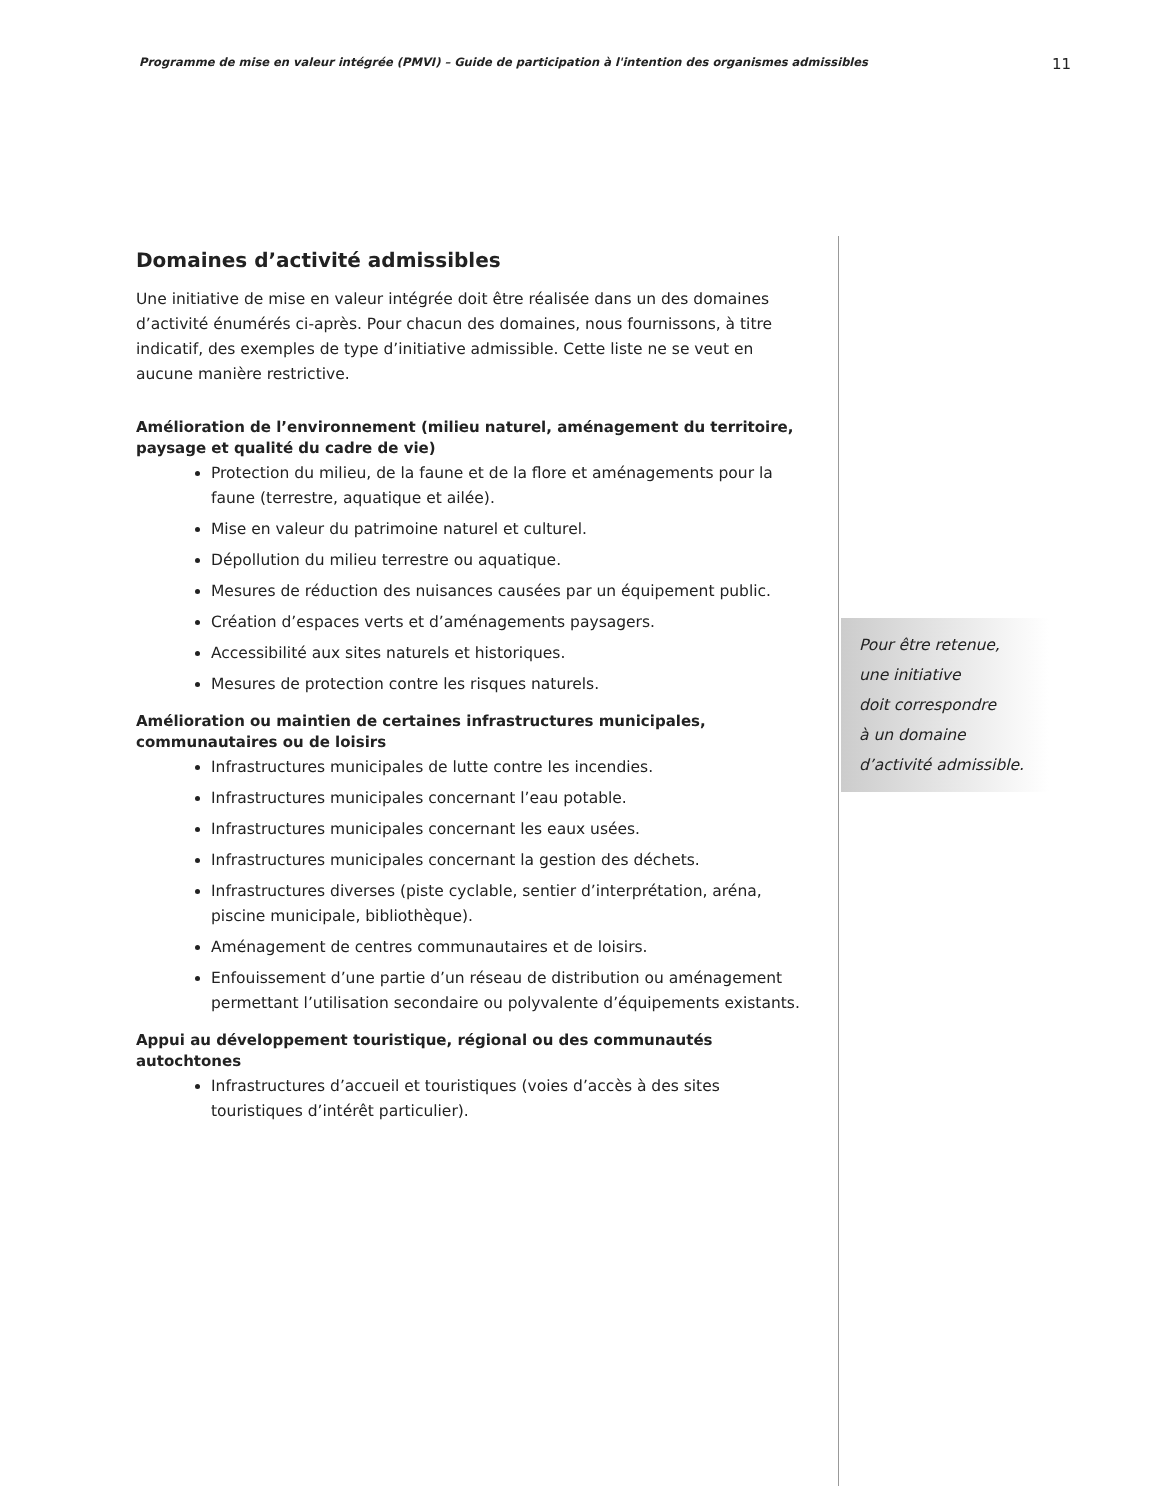Programme de mise en valeur intégrée (PMVI) – Guide de participation à l'intention des organismes admissibles 11
Domaines d’activité admissibles
Une initiative de mise en valeur intégrée doit être réalisée dans un des domaines d’activité énumérés ci-après. Pour chacun des domaines, nous fournissons, à titre indicatif, des exemples de type d’initiative admissible. Cette liste ne se veut en aucune manière restrictive.
Amélioration de l’environnement (milieu naturel, aménagement du territoire, paysage et qualité du cadre de vie)
Protection du milieu, de la faune et de la flore et aménagements pour la faune (terrestre, aquatique et ailée).
Mise en valeur du patrimoine naturel et culturel.
Dépollution du milieu terrestre ou aquatique.
Mesures de réduction des nuisances causées par un équipement public.
Création d’espaces verts et d’aménagements paysagers.
Accessibilité aux sites naturels et historiques.
Mesures de protection contre les risques naturels.
Amélioration ou maintien de certaines infrastructures municipales, communautaires ou de loisirs
Infrastructures municipales de lutte contre les incendies.
Infrastructures municipales concernant l’eau potable.
Infrastructures municipales concernant les eaux usées.
Infrastructures municipales concernant la gestion des déchets.
Infrastructures diverses (piste cyclable, sentier d’interprétation, aréna, piscine municipale, bibliothèque).
Aménagement de centres communautaires et de loisirs.
Enfouissement d’une partie d’un réseau de distribution ou aménagement permettant l’utilisation secondaire ou polyvalente d’équipements existants.
Appui au développement touristique, régional ou des communautés autochtones
Infrastructures d’accueil et touristiques (voies d’accès à des sites touristiques d’intérêt particulier).
Pour être retenue,
une initiative
doit correspondre
à un domaine
d’activité admissible.